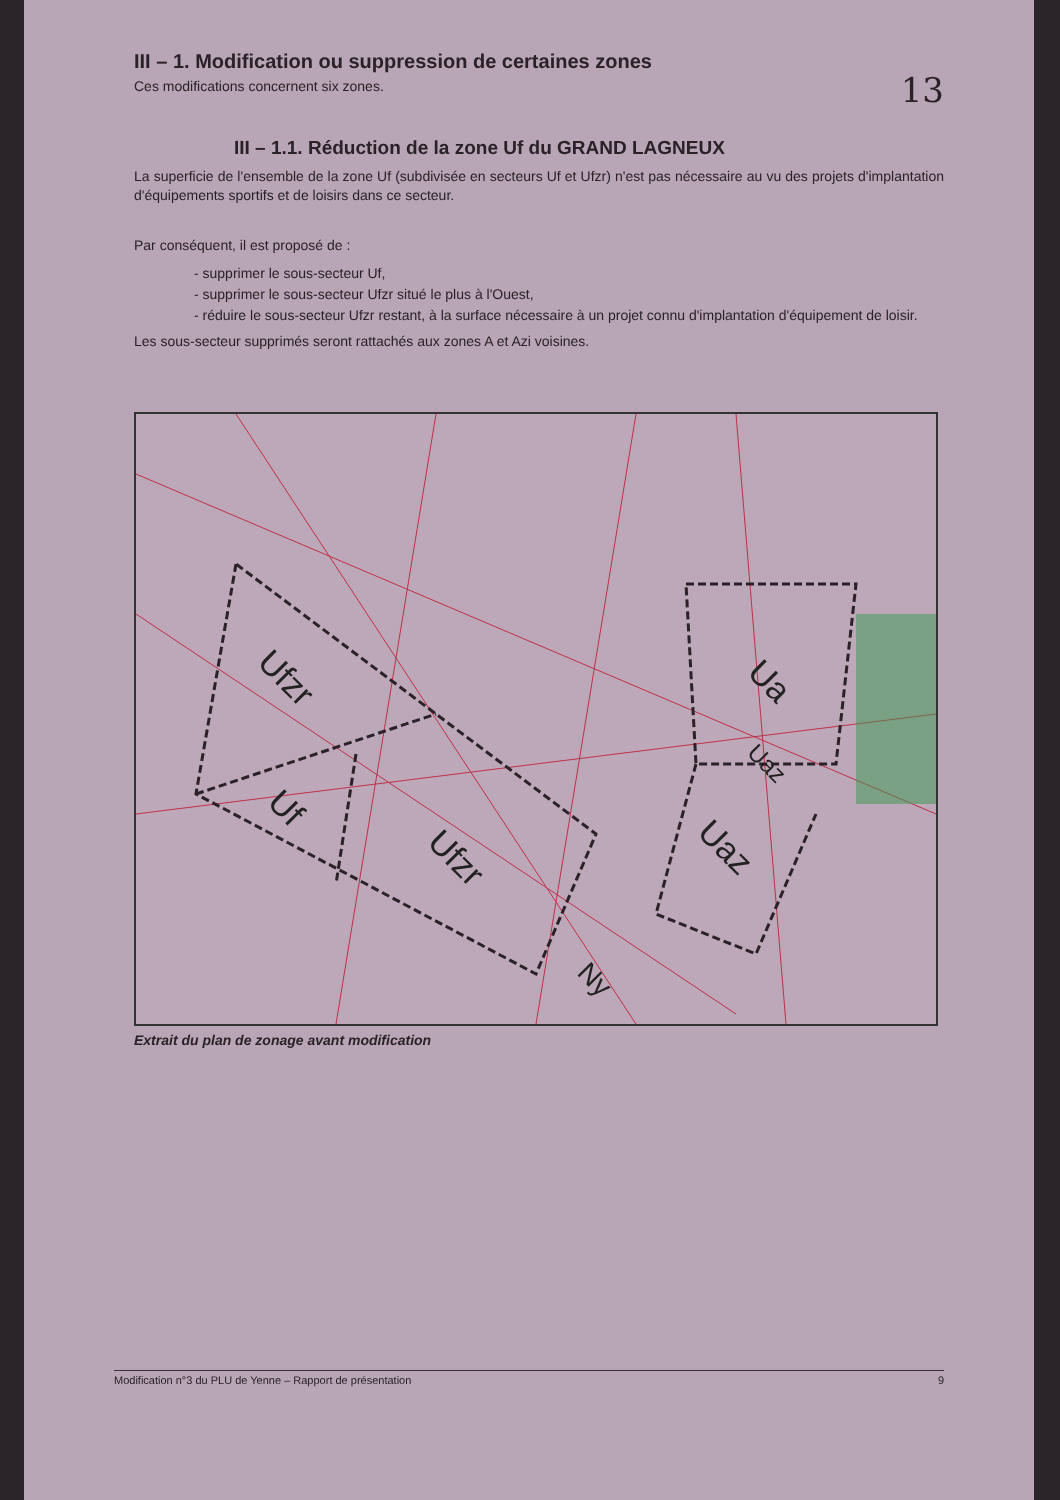III – 1. Modification ou suppression de certaines zones
Ces modifications concernent six zones.
13
III – 1.1. Réduction de la zone Uf du GRAND LAGNEUX
La superficie de l'ensemble de la zone Uf (subdivisée en secteurs Uf et Ufzr) n'est pas nécessaire au vu des projets d'implantation d'équipements sportifs et de loisirs dans ce secteur.
Par conséquent, il est proposé de :
- supprimer le sous-secteur Uf,
- supprimer le sous-secteur Ufzr situé le plus à l'Ouest,
- réduire le sous-secteur Ufzr restant, à la surface nécessaire à un projet connu d'implantation d'équipement de loisir.
Les sous-secteur supprimés seront rattachés aux zones A et Azi voisines.
Ufzr
Uf
Ufzr
Ua
Uaz
Uaz
Ny
Extrait du plan de zonage avant modification
Modification n°3 du PLU de Yenne – Rapport de présentation 9